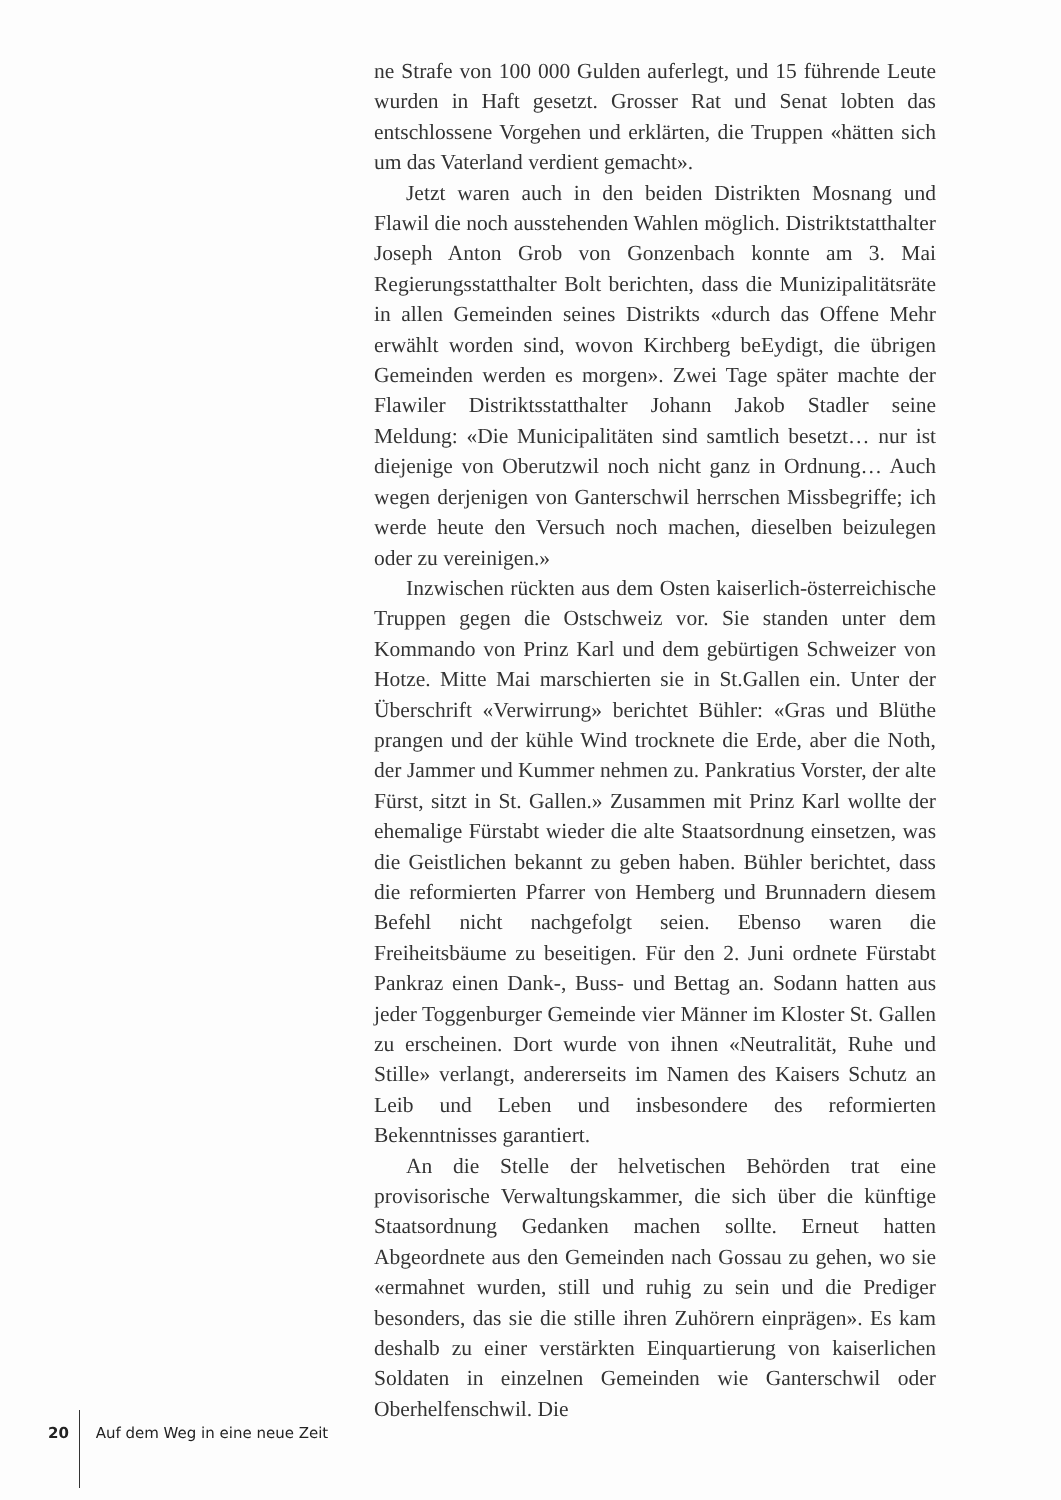ne Strafe von 100 000 Gulden auferlegt, und 15 führende Leute wurden in Haft gesetzt. Grosser Rat und Senat lobten das entschlossene Vorgehen und erklärten, die Truppen «hätten sich um das Vaterland verdient gemacht».
Jetzt waren auch in den beiden Distrikten Mosnang und Flawil die noch ausstehenden Wahlen möglich. Distriktstatthalter Joseph Anton Grob von Gonzenbach konnte am 3. Mai Regierungsstatthalter Bolt berichten, dass die Munizipalitätsräte in allen Gemeinden seines Distrikts «durch das Offene Mehr erwählt worden sind, wovon Kirchberg beEydigt, die übrigen Gemeinden werden es morgen». Zwei Tage später machte der Flawiler Distriktsstatthalter Johann Jakob Stadler seine Meldung: «Die Municipalitäten sind samtlich besetzt… nur ist diejenige von Oberutzwil noch nicht ganz in Ordnung… Auch wegen derjenigen von Ganterschwil herrschen Missbegriffe; ich werde heute den Versuch noch machen, dieselben beizulegen oder zu vereinigen.»
Inzwischen rückten aus dem Osten kaiserlich-österreichische Truppen gegen die Ostschweiz vor. Sie standen unter dem Kommando von Prinz Karl und dem gebürtigen Schweizer von Hotze. Mitte Mai marschierten sie in St.Gallen ein. Unter der Überschrift «Verwirrung» berichtet Bühler: «Gras und Blüthe prangen und der kühle Wind trocknete die Erde, aber die Noth, der Jammer und Kummer nehmen zu. Pankratius Vorster, der alte Fürst, sitzt in St. Gallen.» Zusammen mit Prinz Karl wollte der ehemalige Fürstabt wieder die alte Staatsordnung einsetzen, was die Geistlichen bekannt zu geben haben. Bühler berichtet, dass die reformierten Pfarrer von Hemberg und Brunnadern diesem Befehl nicht nachgefolgt seien. Ebenso waren die Freiheitsbäume zu beseitigen. Für den 2. Juni ordnete Fürstabt Pankraz einen Dank-, Buss- und Bettag an. Sodann hatten aus jeder Toggenburger Gemeinde vier Männer im Kloster St. Gallen zu erscheinen. Dort wurde von ihnen «Neutralität, Ruhe und Stille» verlangt, andererseits im Namen des Kaisers Schutz an Leib und Leben und insbesondere des reformierten Bekenntnisses garantiert.
An die Stelle der helvetischen Behörden trat eine provisorische Verwaltungskammer, die sich über die künftige Staatsordnung Gedanken machen sollte. Erneut hatten Abgeordnete aus den Gemeinden nach Gossau zu gehen, wo sie «ermahnet wurden, still und ruhig zu sein und die Prediger besonders, das sie die stille ihren Zuhörern einprägen». Es kam deshalb zu einer verstärkten Einquartierung von kaiserlichen Soldaten in einzelnen Gemeinden wie Ganterschwil oder Oberhelfenschwil. Die
20 Auf dem Weg in eine neue Zeit